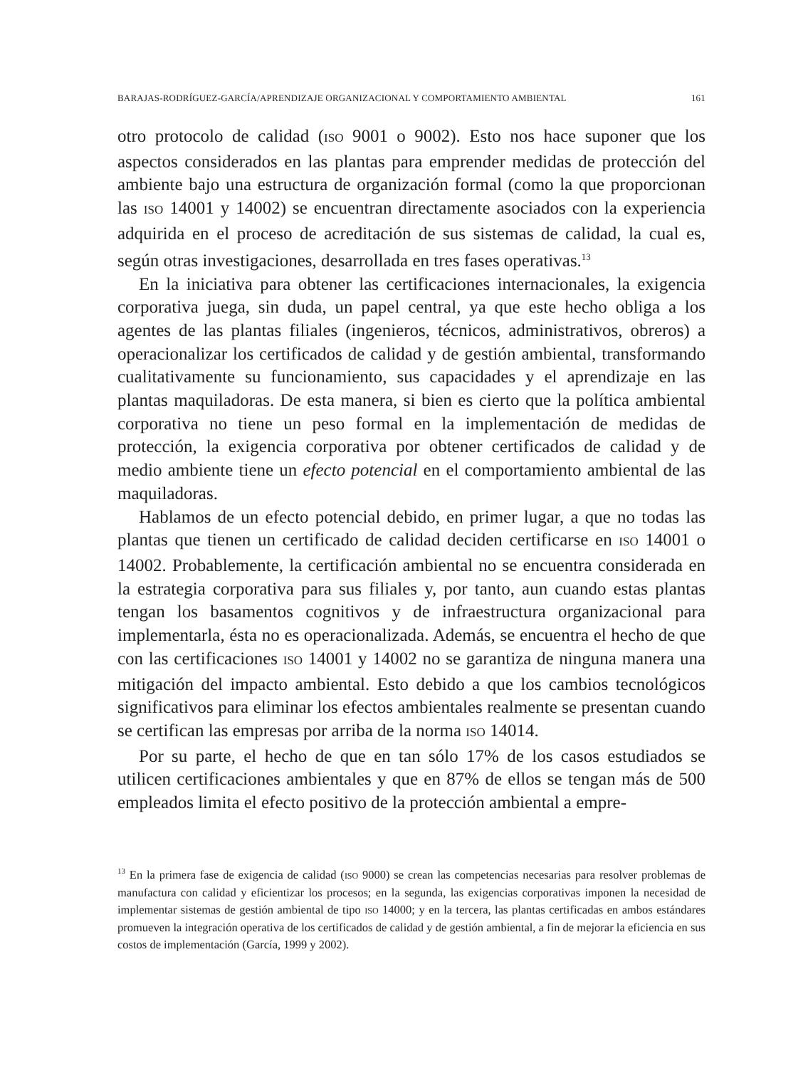BARAJAS-RODRÍGUEZ-GARCÍA/APRENDIZAJE ORGANIZACIONAL Y COMPORTAMIENTO AMBIENTAL 161
otro protocolo de calidad (ISO 9001 o 9002). Esto nos hace suponer que los aspectos considerados en las plantas para emprender medidas de protección del ambiente bajo una estructura de organización formal (como la que proporcionan las ISO 14001 y 14002) se encuentran directamente asociados con la experiencia adquirida en el proceso de acreditación de sus sistemas de calidad, la cual es, según otras investigaciones, desarrollada en tres fases operativas.<sup>13</sup>
En la iniciativa para obtener las certificaciones internacionales, la exigencia corporativa juega, sin duda, un papel central, ya que este hecho obliga a los agentes de las plantas filiales (ingenieros, técnicos, administrativos, obreros) a operacionalizar los certificados de calidad y de gestión ambiental, transformando cualitativamente su funcionamiento, sus capacidades y el aprendizaje en las plantas maquiladoras. De esta manera, si bien es cierto que la política ambiental corporativa no tiene un peso formal en la implementación de medidas de protección, la exigencia corporativa por obtener certificados de calidad y de medio ambiente tiene un efecto potencial en el comportamiento ambiental de las maquiladoras.
Hablamos de un efecto potencial debido, en primer lugar, a que no todas las plantas que tienen un certificado de calidad deciden certificarse en ISO 14001 o 14002. Probablemente, la certificación ambiental no se encuentra considerada en la estrategia corporativa para sus filiales y, por tanto, aun cuando estas plantas tengan los basamentos cognitivos y de infraestructura organizacional para implementarla, ésta no es operacionalizada. Además, se encuentra el hecho de que con las certificaciones ISO 14001 y 14002 no se garantiza de ninguna manera una mitigación del impacto ambiental. Esto debido a que los cambios tecnológicos significativos para eliminar los efectos ambientales realmente se presentan cuando se certifican las empresas por arriba de la norma ISO 14014.
Por su parte, el hecho de que en tan sólo 17% de los casos estudiados se utilicen certificaciones ambientales y que en 87% de ellos se tengan más de 500 empleados limita el efecto positivo de la protección ambiental a empre-
<sup>13</sup> En la primera fase de exigencia de calidad (ISO 9000) se crean las competencias necesarias para resolver problemas de manufactura con calidad y eficientizar los procesos; en la segunda, las exigencias corporativas imponen la necesidad de implementar sistemas de gestión ambiental de tipo ISO 14000; y en la tercera, las plantas certificadas en ambos estándares promueven la integración operativa de los certificados de calidad y de gestión ambiental, a fin de mejorar la eficiencia en sus costos de implementación (García, 1999 y 2002).